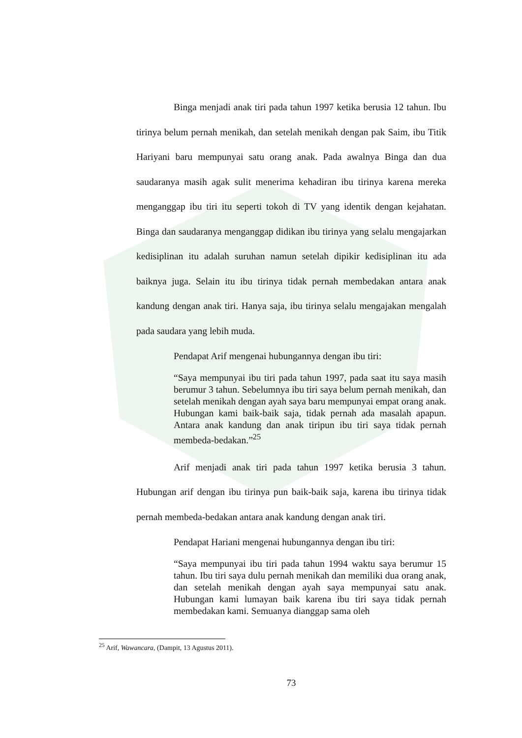Binga menjadi anak tiri pada tahun 1997 ketika berusia 12 tahun. Ibu tirinya belum pernah menikah, dan setelah menikah dengan pak Saim, ibu Titik Hariyani baru mempunyai satu orang anak. Pada awalnya Binga dan dua saudaranya masih agak sulit menerima kehadiran ibu tirinya karena mereka menganggap ibu tiri itu seperti tokoh di TV yang identik dengan kejahatan. Binga dan saudaranya menganggap didikan ibu tirinya yang selalu mengajarkan kedisiplinan itu adalah suruhan namun setelah dipikir kedisiplinan itu ada baiknya juga. Selain itu ibu tirinya tidak pernah membedakan antara anak kandung dengan anak tiri. Hanya saja, ibu tirinya selalu mengajakan mengalah pada saudara yang lebih muda.
Pendapat Arif mengenai hubungannya dengan ibu tiri:
“Saya mempunyai ibu tiri pada tahun 1997, pada saat itu saya masih berumur 3 tahun. Sebelumnya ibu tiri saya belum pernah menikah, dan setelah menikah dengan ayah saya baru mempunyai empat orang anak. Hubungan kami baik-baik saja, tidak pernah ada masalah apapun. Antara anak kandung dan anak tiripun ibu tiri saya tidak pernah membeda-bedakan.”<sup>25</sup>
Arif menjadi anak tiri pada tahun 1997 ketika berusia 3 tahun. Hubungan arif dengan ibu tirinya pun baik-baik saja, karena ibu tirinya tidak pernah membeda-bedakan antara anak kandung dengan anak tiri.
Pendapat Hariani mengenai hubungannya dengan ibu tiri:
“Saya mempunyai ibu tiri pada tahun 1994 waktu saya berumur 15 tahun. Ibu tiri saya dulu pernah menikah dan memiliki dua orang anak, dan setelah menikah dengan ayah saya mempunyai satu anak. Hubungan kami lumayan baik karena ibu tiri saya tidak pernah membedakan kami. Semuanya dianggap sama oleh
<sup>25</sup> Arif, Wawancara, (Dampit, 13 Agustus 2011).
73